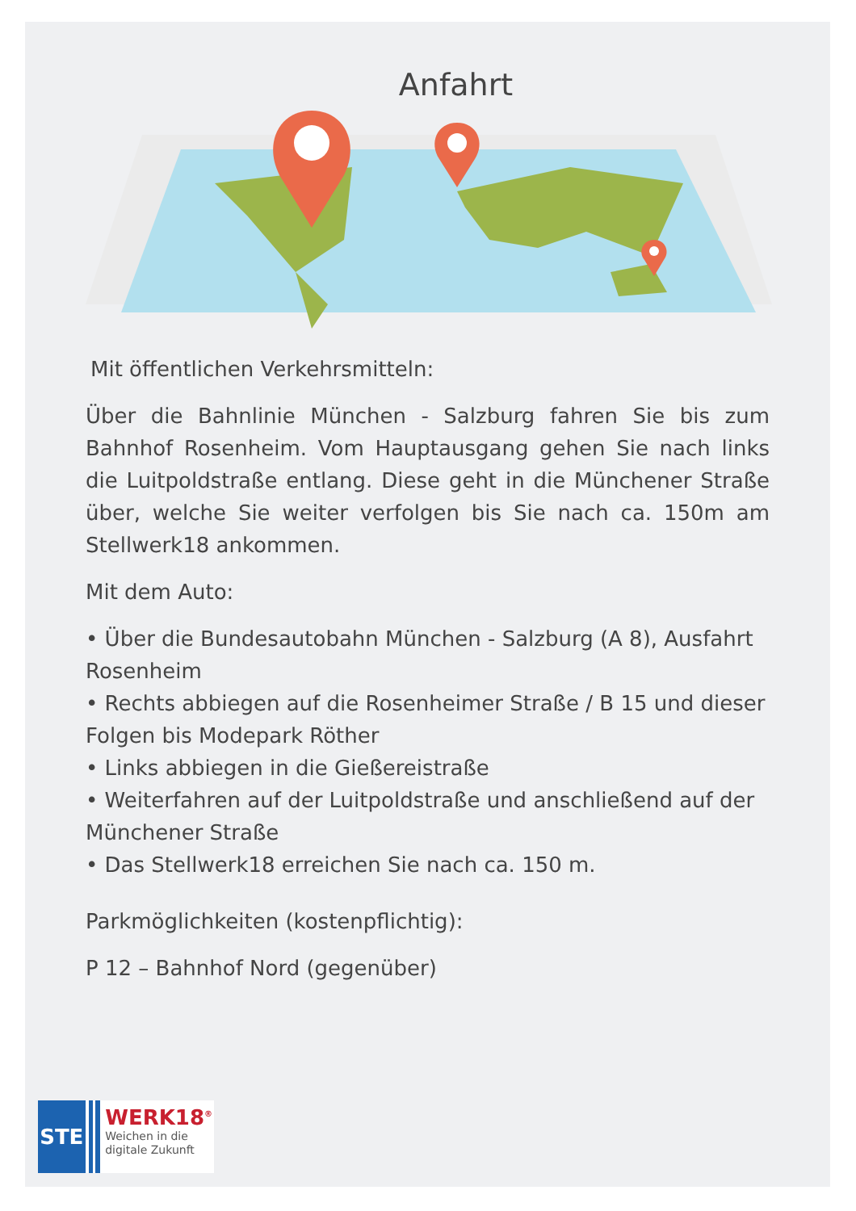Anfahrt
Mit öffentlichen Verkehrsmitteln:
Über die Bahnlinie München - Salzburg fahren Sie bis zum Bahnhof Rosenheim. Vom Hauptausgang gehen Sie nach links die Luitpoldstraße entlang. Diese geht in die Münchener Straße über, welche Sie weiter verfolgen bis Sie nach ca. 150m am Stellwerk18 ankommen.
Mit dem Auto:
• Über die Bundesautobahn München - Salzburg (A 8), Ausfahrt Rosenheim
• Rechts abbiegen auf die Rosenheimer Straße / B 15 und dieser Folgen bis Modepark Röther
• Links abbiegen in die Gießereistraße
• Weiterfahren auf der Luitpoldstraße und anschließend auf der Münchener Straße
• Das Stellwerk18 erreichen Sie nach ca. 150 m.
Parkmöglichkeiten (kostenpflichtig):
P 12 – Bahnhof Nord (gegenüber)
STE
WERK18<sup>®</sup>
Weichen in die
digitale Zukunft